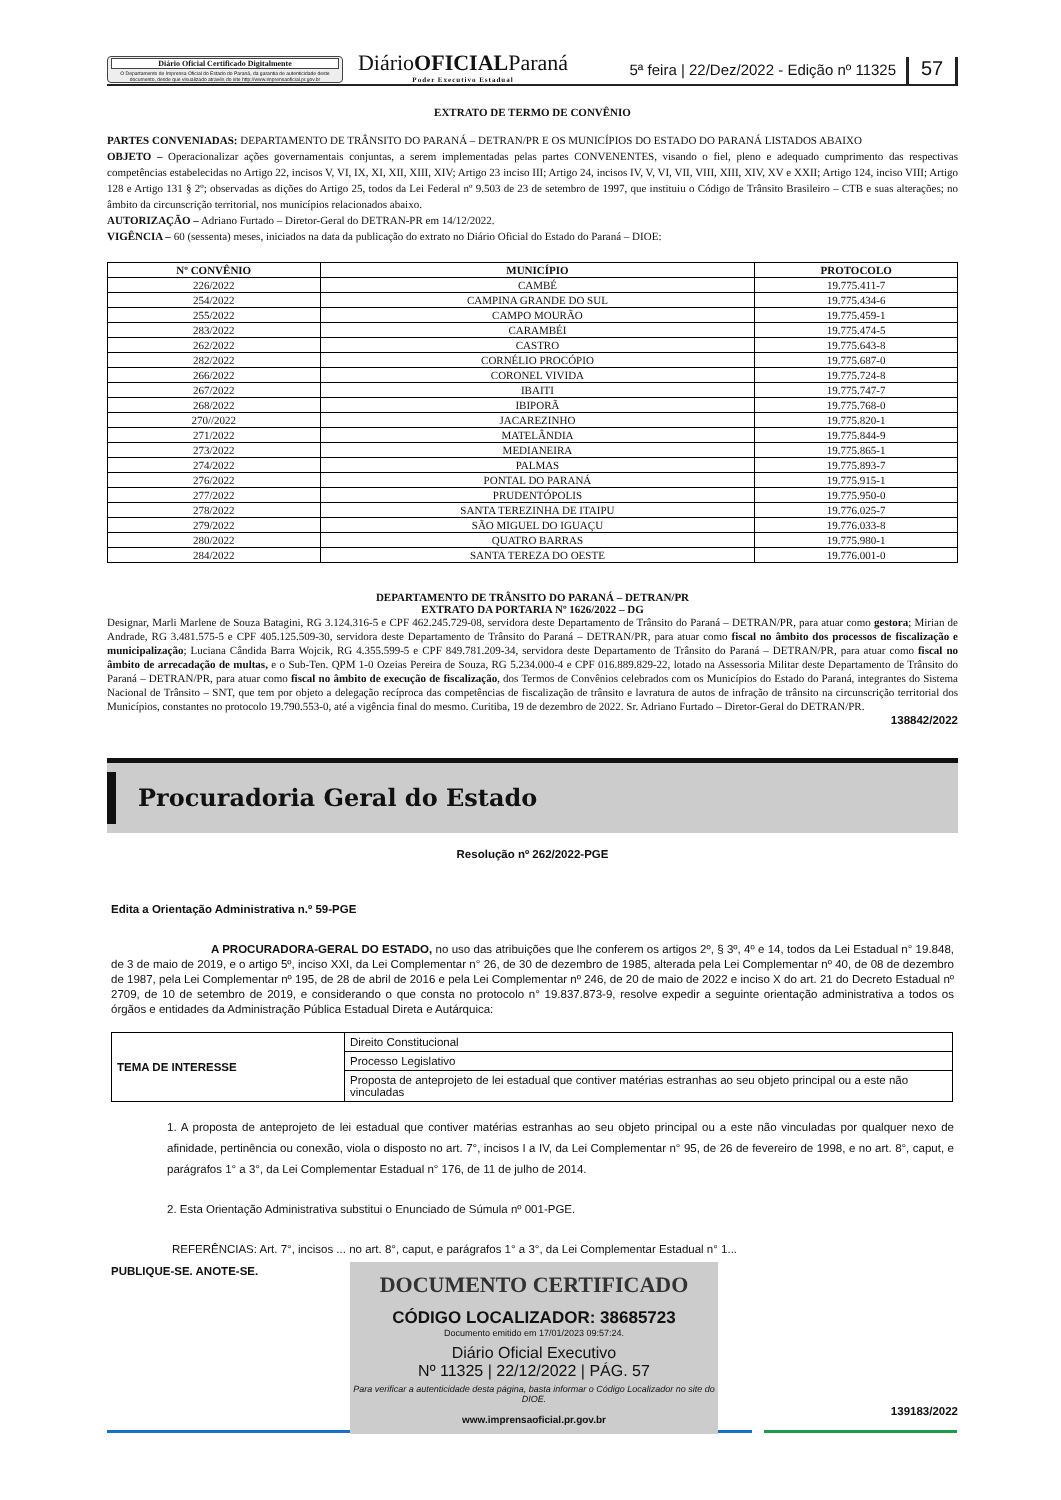Diário Oficial Certificado Digitalmente
O Departamento de Imprensa Oficial do Estado do Paraná, da garantia de autenticidade deste documento, desde que visualizado através do site http://www.imprensaoficial.pr.gov.br
DiárioOFICIALParaná
Poder Executivo Estadual
5ª feira | 22/Dez/2022 - Edição nº 11325
57
EXTRATO DE TERMO DE CONVÊNIO
PARTES CONVENIADAS: DEPARTAMENTO DE TRÂNSITO DO PARANÁ – DETRAN/PR E OS MUNICÍPIOS DO ESTADO DO PARANÁ LISTADOS ABAIXO
OBJETO – Operacionalizar ações governamentais conjuntas, a serem implementadas pelas partes CONVENENTES, visando o fiel, pleno e adequado cumprimento das respectivas competências estabelecidas no Artigo 22, incisos V, VI, IX, XI, XII, XIII, XIV; Artigo 23 inciso III; Artigo 24, incisos IV, V, VI, VII, VIII, XIII, XIV, XV e XXII; Artigo 124, inciso VIII; Artigo 128 e Artigo 131 § 2º; observadas as dições do Artigo 25, todos da Lei Federal nº 9.503 de 23 de setembro de 1997, que instituiu o Código de Trânsito Brasileiro – CTB e suas alterações; no âmbito da circunscrição territorial, nos municípios relacionados abaixo.
AUTORIZAÇÃO – Adriano Furtado – Diretor-Geral do DETRAN-PR em 14/12/2022.
VIGÊNCIA – 60 (sessenta) meses, iniciados na data da publicação do extrato no Diário Oficial do Estado do Paraná – DIOE:
| Nº CONVÊNIO | MUNICÍPIO | PROTOCOLO |
| --- | --- | --- |
| 226/2022 | CAMBÉ | 19.775.411-7 |
| 254/2022 | CAMPINA GRANDE DO SUL | 19.775.434-6 |
| 255/2022 | CAMPO MOURÃO | 19.775.459-1 |
| 283/2022 | CARAMBÉI | 19.775.474-5 |
| 262/2022 | CASTRO | 19.775.643-8 |
| 282/2022 | CORNÉLIO PROCÓPIO | 19.775.687-0 |
| 266/2022 | CORONEL VIVIDA | 19.775.724-8 |
| 267/2022 | IBAITI | 19.775.747-7 |
| 268/2022 | IBIPORÃ | 19.775.768-0 |
| 270//2022 | JACAREZINHO | 19.775.820-1 |
| 271/2022 | MATELÂNDIA | 19.775.844-9 |
| 273/2022 | MEDIANEIRA | 19.775.865-1 |
| 274/2022 | PALMAS | 19.775.893-7 |
| 276/2022 | PONTAL DO PARANÁ | 19.775.915-1 |
| 277/2022 | PRUDENTÓPOLIS | 19.775.950-0 |
| 278/2022 | SANTA TEREZINHA DE ITAIPU | 19.776.025-7 |
| 279/2022 | SÃO MIGUEL DO IGUAÇU | 19.776.033-8 |
| 280/2022 | QUATRO BARRAS | 19.775.980-1 |
| 284/2022 | SANTA TEREZA DO OESTE | 19.776.001-0 |
DEPARTAMENTO DE TRÂNSITO DO PARANÁ – DETRAN/PR
EXTRATO DA PORTARIA Nº 1626/2022 – DG
Designar, Marli Marlene de Souza Batagini, RG 3.124.316-5 e CPF 462.245.729-08, servidora deste Departamento de Trânsito do Paraná – DETRAN/PR, para atuar como gestora; Mirian de Andrade, RG 3.481.575-5 e CPF 405.125.509-30, servidora deste Departamento de Trânsito do Paraná – DETRAN/PR, para atuar como fiscal no âmbito dos processos de fiscalização e municipalização; Luciana Cândida Barra Wojcik, RG 4.355.599-5 e CPF 849.781.209-34, servidora deste Departamento de Trânsito do Paraná – DETRAN/PR, para atuar como fiscal no âmbito de arrecadação de multas, e o Sub-Ten. QPM 1-0 Ozeias Pereira de Souza, RG 5.234.000-4 e CPF 016.889.829-22, lotado na Assessoria Militar deste Departamento de Trânsito do Paraná – DETRAN/PR, para atuar como fiscal no âmbito de execução de fiscalização, dos Termos de Convênios celebrados com os Municípios do Estado do Paraná, integrantes do Sistema Nacional de Trânsito – SNT, que tem por objeto a delegação recíproca das competências de fiscalização de trânsito e lavratura de autos de infração de trânsito na circunscrição territorial dos Municípios, constantes no protocolo 19.790.553-0, até a vigência final do mesmo. Curitiba, 19 de dezembro de 2022. Sr. Adriano Furtado – Diretor-Geral do DETRAN/PR.
138842/2022
Procuradoria Geral do Estado
Resolução nº 262/2022-PGE
Edita a Orientação Administrativa n.º 59-PGE
A PROCURADORA-GERAL DO ESTADO, no uso das atribuições que lhe conferem os artigos 2º, § 3º, 4º e 14, todos da Lei Estadual n° 19.848, de 3 de maio de 2019, e o artigo 5º, inciso XXI, da Lei Complementar n° 26, de 30 de dezembro de 1985, alterada pela Lei Complementar nº 40, de 08 de dezembro de 1987, pela Lei Complementar nº 195, de 28 de abril de 2016 e pela Lei Complementar nº 246, de 20 de maio de 2022 e inciso X do art. 21 do Decreto Estadual nº 2709, de 10 de setembro de 2019, e considerando o que consta no protocolo n° 19.837.873-9, resolve expedir a seguinte orientação administrativa a todos os órgãos e entidades da Administração Pública Estadual Direta e Autárquica:
| TEMA DE INTERESSE | Direito Constitucional |
| | Processo Legislativo |
| | Proposta de anteprojeto de lei estadual que contiver matérias estranhas ao seu objeto principal ou a este não vinculadas |
1. A proposta de anteprojeto de lei estadual que contiver matérias estranhas ao seu objeto principal ou a este não vinculadas por qualquer nexo de afinidade, pertinência ou conexão, viola o disposto no art. 7°, incisos I a IV, da Lei Complementar n° 95, de 26 de fevereiro de 1998, e no art. 8°, caput, e parágrafos 1° a 3°, da Lei Complementar Estadual n° 176, de 11 de julho de 2014.
2. Esta Orientação Administrativa substitui o Enunciado de Súmula nº 001-PGE.
REFERÊNCIAS: Art. 7°, incisos ... no art. 8°, caput, e parágrafos 1° a 3°, da Lei Complementar Estadual n° 1...
PUBLIQUE-SE. ANOTE-SE.
139183/2022
DOCUMENTO CERTIFICADO
CÓDIGO LOCALIZADOR: 38685723
Documento emitido em 17/01/2023 09:57:24.
Diário Oficial Executivo
Nº 11325 | 22/12/2022 | PÁG. 57
Para verificar a autenticidade desta página, basta informar o Código Localizador no site do DIOE.
www.imprensaoficial.pr.gov.br